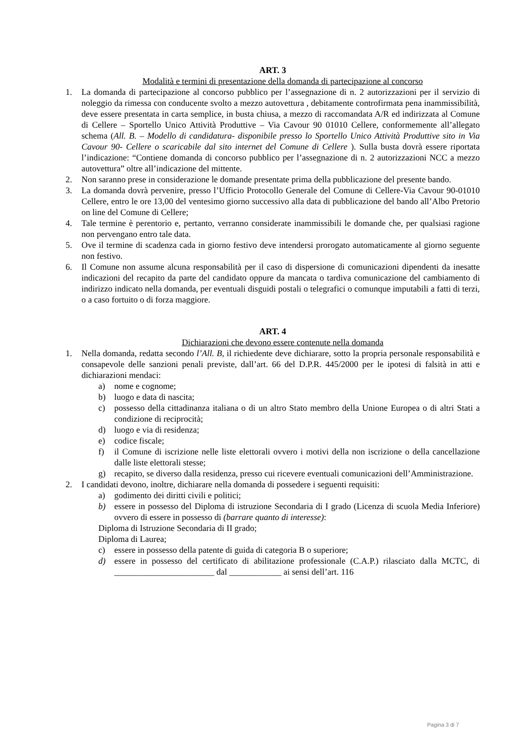ART. 3
Modalità e termini di presentazione della domanda di partecipazione al concorso
1. La domanda di partecipazione al concorso pubblico per l’assegnazione di n. 2 autorizzazioni per il servizio di noleggio da rimessa con conducente svolto a mezzo autovettura , debitamente controfirmata pena inammissibilità, deve essere presentata in carta semplice, in busta chiusa, a mezzo di raccomandata A/R ed indirizzata al Comune di Cellere – Sportello Unico Attività Produttive – Via Cavour 90 01010 Cellere, conformemente all’allegato schema (All. B. – Modello di candidatura- disponibile presso lo Sportello Unico Attività Produttive sito in Via Cavour 90- Cellere o scaricabile dal sito internet del Comune di Cellere ). Sulla busta dovrà essere riportata l’indicazione: “Contiene domanda di concorso pubblico per l’assegnazione di n. 2 autorizzazioni NCC a mezzo autovettura” oltre all’indicazione del mittente.
2. Non saranno prese in considerazione le domande presentate prima della pubblicazione del presente bando.
3. La domanda dovrà pervenire, presso l’Ufficio Protocollo Generale del Comune di Cellere-Via Cavour 90-01010 Cellere, entro le ore 13,00 del ventesimo giorno successivo alla data di pubblicazione del bando all’Albo Pretorio on line del Comune di Cellere;
4. Tale termine è perentorio e, pertanto, verranno considerate inammissibili le domande che, per qualsiasi ragione non pervengano entro tale data.
5. Ove il termine di scadenza cada in giorno festivo deve intendersi prorogato automaticamente al giorno seguente non festivo.
6. Il Comune non assume alcuna responsabilità per il caso di dispersione di comunicazioni dipendenti da inesatte indicazioni del recapito da parte del candidato oppure da mancata o tardiva comunicazione del cambiamento di indirizzo indicato nella domanda, per eventuali disguidi postali o telegrafici o comunque imputabili a fatti di terzi, o a caso fortuito o di forza maggiore.
ART. 4
Dichiarazioni che devono essere contenute nella domanda
1. Nella domanda, redatta secondo l’All. B, il richiedente deve dichiarare, sotto la propria personale responsabilità e consapevole delle sanzioni penali previste, dall’art. 66 del D.P.R. 445/2000 per le ipotesi di falsità in atti e dichiarazioni mendaci:
a) nome e cognome;
b) luogo e data di nascita;
c) possesso della cittadinanza italiana o di un altro Stato membro della Unione Europea o di altri Stati a condizione di reciprocità;
d) luogo e via di residenza;
e) codice fiscale;
f) il Comune di iscrizione nelle liste elettorali ovvero i motivi della non iscrizione o della cancellazione dalle liste elettorali stesse;
g) recapito, se diverso dalla residenza, presso cui ricevere eventuali comunicazioni dell’Amministrazione.
2. I candidati devono, inoltre, dichiarare nella domanda di possedere i seguenti requisiti:
a) godimento dei diritti civili e politici;
b) essere in possesso del Diploma di istruzione Secondaria di I grado (Licenza di scuola Media Inferiore) ovvero di essere in possesso di (barrare quanto di interesse):
Diploma di Istruzione Secondaria di II grado;
Diploma di Laurea;
c) essere in possesso della patente di guida di categoria B o superiore;
d) essere in possesso del certificato di abilitazione professionale (C.A.P.) rilasciato dalla MCTC, di _______________________ dal ____________ ai sensi dell’art. 116
Pagina 3 di 7